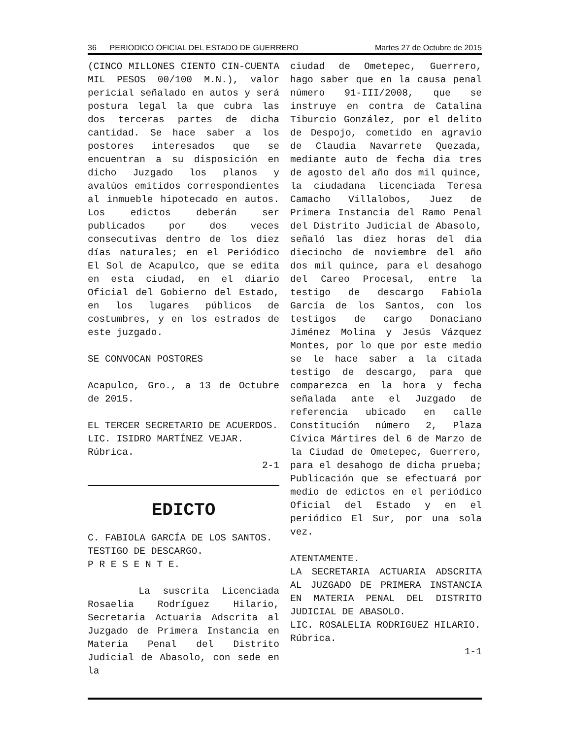36 PERIODICO OFICIAL DEL ESTADO DE GUERRERO Martes 27 de Octubre de 2015
(CINCO MILLONES CIENTO CIN-CUENTA MIL PESOS 00/100 M.N.), valor pericial señalado en autos y será postura legal la que cubra las dos terceras partes de dicha cantidad. Se hace saber a los postores interesados que se encuentran a su disposición en dicho Juzgado los planos y avalúos emitidos correspondientes al inmueble hipotecado en autos. Los edictos deberán ser publicados por dos veces consecutivas dentro de los diez días naturales; en el Periódico El Sol de Acapulco, que se edita en esta ciudad, en el diario Oficial del Gobierno del Estado, en los lugares públicos de costumbres, y en los estrados de este juzgado.
SE CONVOCAN POSTORES
Acapulco, Gro., a 13 de Octubre de 2015.
EL TERCER SECRETARIO DE ACUERDOS.
LIC. ISIDRO MARTÍNEZ VEJAR.
Rúbrica.
2-1
EDICTO
C. FABIOLA GARCÍA DE LOS SANTOS.
TESTIGO DE DESCARGO.
P R E S E N T E.
La suscrita Licenciada Rosaelia Rodríguez Hilario, Secretaria Actuaria Adscrita al Juzgado de Primera Instancia en Materia Penal del Distrito Judicial de Abasolo, con sede en la
ciudad de Ometepec, Guerrero, hago saber que en la causa penal número 91-III/2008, que se instruye en contra de Catalina Tiburcio González, por el delito de Despojo, cometido en agravio de Claudia Navarrete Quezada, mediante auto de fecha dia tres de agosto del año dos mil quince, la ciudadana licenciada Teresa Camacho Villalobos, Juez de Primera Instancia del Ramo Penal del Distrito Judicial de Abasolo, señaló las diez horas del dia dieciocho de noviembre del año dos mil quince, para el desahogo del Careo Procesal, entre la testigo de descargo Fabiola García de los Santos, con los testigos de cargo Donaciano Jiménez Molina y Jesús Vázquez Montes, por lo que por este medio se le hace saber a la citada testigo de descargo, para que comparezca en la hora y fecha señalada ante el Juzgado de referencia ubicado en calle Constitución número 2, Plaza Cívica Mártires del 6 de Marzo de la Ciudad de Ometepec, Guerrero, para el desahogo de dicha prueba; Publicación que se efectuará por medio de edictos en el periódico Oficial del Estado y en el periódico El Sur, por una sola vez.
ATENTAMENTE.
LA SECRETARIA ACTUARIA ADSCRITA AL JUZGADO DE PRIMERA INSTANCIA EN MATERIA PENAL DEL DISTRITO JUDICIAL DE ABASOLO.
LIC. ROSALELIA RODRIGUEZ HILARIO.
Rúbrica.
1-1